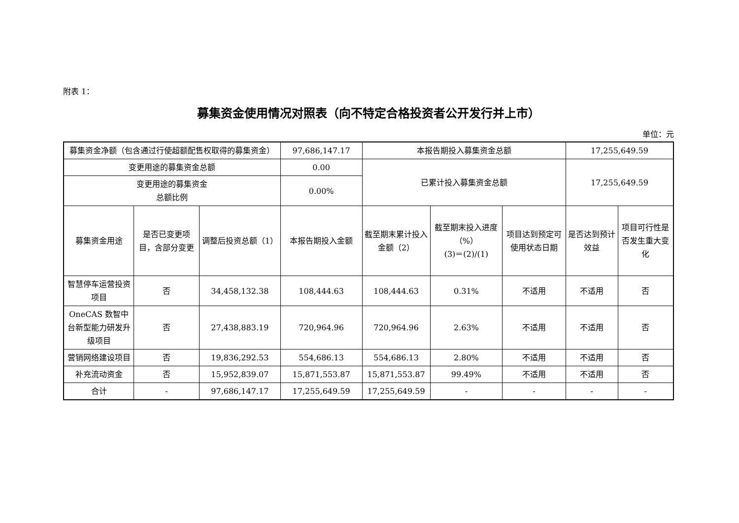附表 1：
募集资金使用情况对照表（向不特定合格投资者公开发行并上市）
单位：元
| 募集资金净额（包含通过行使超额配售权取得的募集资金） | | | 97,686,147.17 | 本报告期投入募集资金总额 | | | 17,255,649.59 | |
| 变更用途的募集资金总额 | | | 0.00 | 已累计投入募集资金总额 | | | 17,255,649.59 | |
| 变更用途的募集资金 总额比例 | | | 0.00% | | | | | |
| 募集资金用途 | 是否已变更项目，含部分变更 | 调整后投资总额（1） | 本报告期投入金额 | 截至期末累计投入金额（2） | 截至期末投入进度（%） (3)＝(2)/(1) | 项目达到预定可使用状态日期 | 是否达到预计效益 | 项目可行性是否发生重大变化 |
| 智慧停车运营投资项目 | 否 | 34,458,132.38 | 108,444.63 | 108,444.63 | 0.31% | 不适用 | 不适用 | 否 |
| OneCAS 数智中台新型能力研发升级项目 | 否 | 27,438,883.19 | 720,964.96 | 720,964.96 | 2.63% | 不适用 | 不适用 | 否 |
| 营销网络建设项目 | 否 | 19,836,292.53 | 554,686.13 | 554,686.13 | 2.80% | 不适用 | 不适用 | 否 |
| 补充流动资金 | 否 | 15,952,839.07 | 15,871,553.87 | 15,871,553.87 | 99.49% | 不适用 | 不适用 | 否 |
| 合计 | - | 97,686,147.17 | 17,255,649.59 | 17,255,649.59 | - | - | - | - |